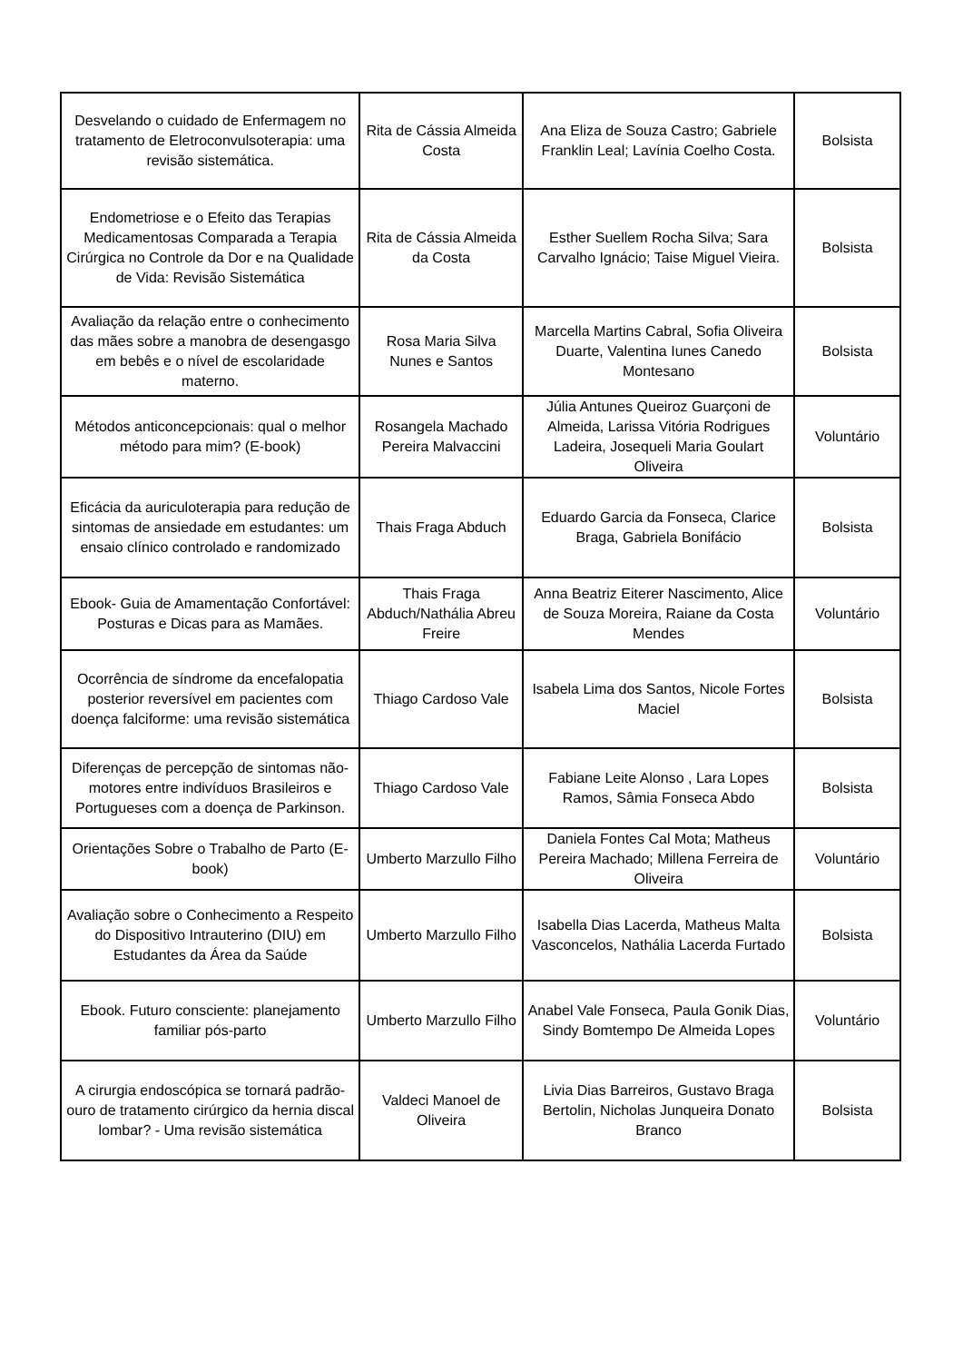| Desvelando o cuidado de Enfermagem no tratamento de Eletroconvulsoterapia: uma revisão sistemática. | Rita de Cássia Almeida Costa | Ana Eliza de Souza Castro; Gabriele Franklin Leal; Lavínia Coelho Costa. | Bolsista |
| Endometriose e o Efeito das Terapias Medicamentosas Comparada a Terapia Cirúrgica no Controle da Dor e na Qualidade de Vida: Revisão Sistemática | Rita de Cássia Almeida da Costa | Esther Suellem Rocha Silva; Sara Carvalho Ignácio; Taise Miguel Vieira. | Bolsista |
| Avaliação da relação entre o conhecimento das mães sobre a manobra de desengasgo em bebês e o nível de escolaridade materno. | Rosa Maria Silva Nunes e Santos | Marcella Martins Cabral, Sofia Oliveira Duarte, Valentina Iunes Canedo Montesano | Bolsista |
| Métodos anticoncepcionais: qual o melhor método para mim? (E-book) | Rosangela Machado Pereira Malvaccini | Júlia Antunes Queiroz Guarçoni de Almeida, Larissa Vitória Rodrigues Ladeira, Josequeli Maria Goulart Oliveira | Voluntário |
| Eficácia da auriculoterapia para redução de sintomas de ansiedade em estudantes: um ensaio clínico controlado e randomizado | Thais Fraga Abduch | Eduardo Garcia da Fonseca, Clarice Braga, Gabriela Bonifácio | Bolsista |
| Ebook- Guia de Amamentação Confortável: Posturas e Dicas para as Mamães. | Thais Fraga Abduch/Nathália Abreu Freire | Anna Beatriz Eiterer Nascimento, Alice de Souza Moreira, Raiane da Costa Mendes | Voluntário |
| Ocorrência de síndrome da encefalopatia posterior reversível em pacientes com doença falciforme: uma revisão sistemática | Thiago Cardoso Vale | Isabela Lima dos Santos, Nicole Fortes Maciel | Bolsista |
| Diferenças de percepção de sintomas não-motores entre indivíduos Brasileiros e Portugueses com a doença de Parkinson. | Thiago Cardoso Vale | Fabiane Leite Alonso , Lara Lopes Ramos, Sâmia Fonseca Abdo | Bolsista |
| Orientações Sobre o Trabalho de Parto (E-book) | Umberto Marzullo Filho | Daniela Fontes Cal Mota; Matheus Pereira Machado; Millena Ferreira de Oliveira | Voluntário |
| Avaliação sobre o Conhecimento a Respeito do Dispositivo Intrauterino (DIU) em Estudantes da Área da Saúde | Umberto Marzullo Filho | Isabella Dias Lacerda, Matheus Malta Vasconcelos, Nathália Lacerda Furtado | Bolsista |
| Ebook. Futuro consciente: planejamento familiar pós-parto | Umberto Marzullo Filho | Anabel Vale Fonseca, Paula Gonik Dias, Sindy Bomtempo De Almeida Lopes | Voluntário |
| A cirurgia endoscópica se tornará padrão-ouro de tratamento cirúrgico da hernia discal lombar? - Uma revisão sistemática | Valdeci Manoel de Oliveira | Livia Dias Barreiros, Gustavo Braga Bertolin, Nicholas Junqueira Donato Branco | Bolsista |